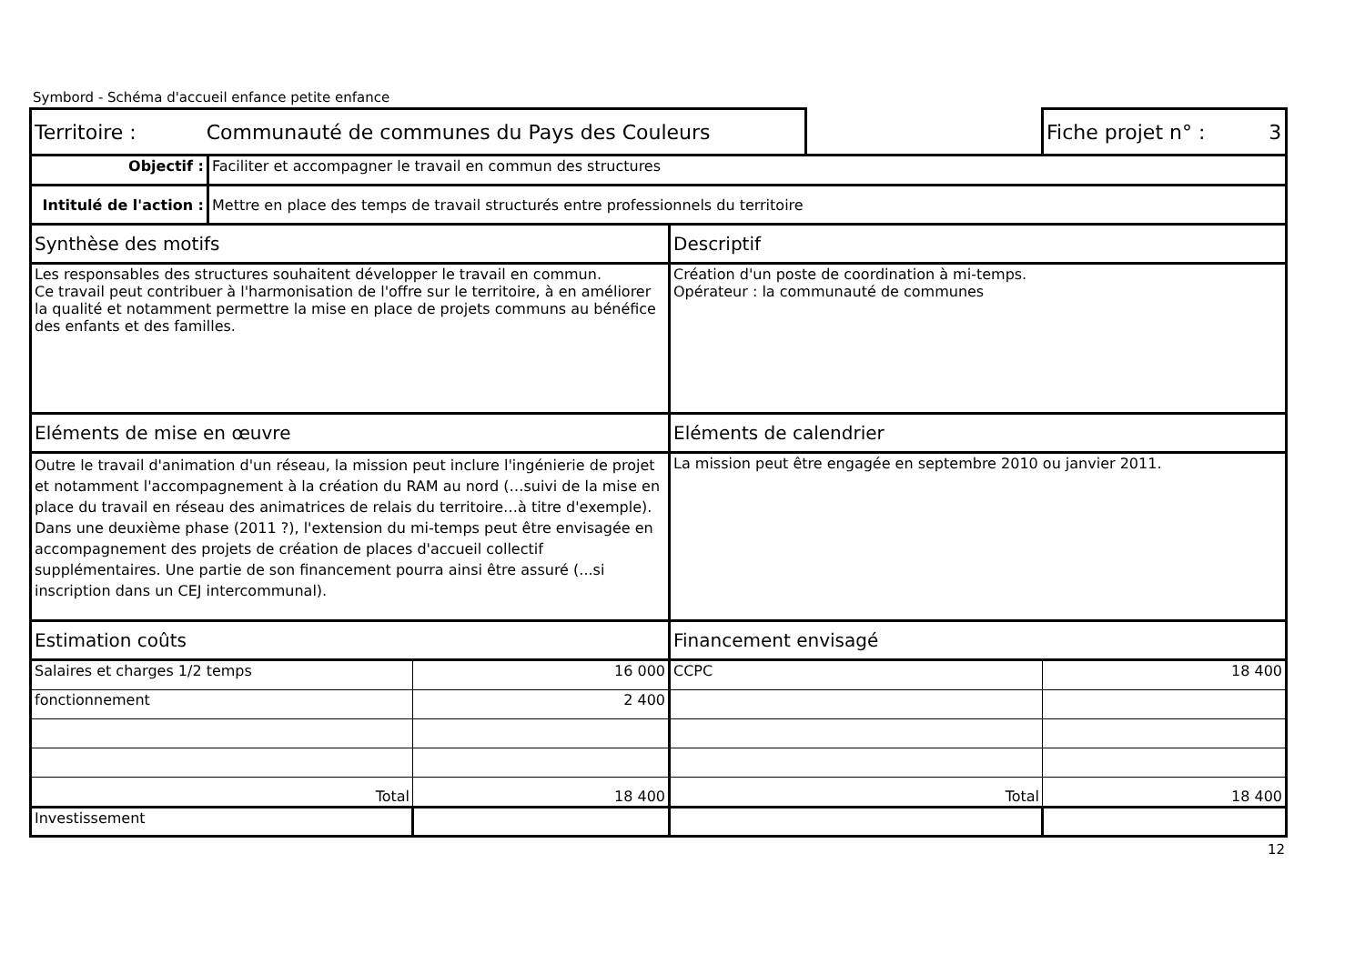Symbord - Schéma d'accueil enfance petite enfance
| Territoire : Communauté de communes du Pays des Couleurs | | | | | | Fiche projet n° : 3 |
| Objectif : | Faciliter et accompagner le travail en commun des structures | | | | | |
| Intitulé de l'action : | Mettre en place des temps de travail structurés entre professionnels du territoire | | | | | |
| Synthèse des motifs | | | Descriptif | | | |
| Les responsables des structures souhaitent développer le travail en commun. Ce travail peut contribuer à l'harmonisation de l'offre sur le territoire, à en améliorer la qualité et notamment permettre la mise en place de projets communs au bénéfice des enfants et des familles. | | | Création d'un poste de coordination à mi-temps. Opérateur : la communauté de communes | | | |
| Eléments de mise en œuvre | | | Eléments de calendrier | | | |
| Outre le travail d'animation d'un réseau, la mission peut inclure l'ingénierie de projet et notamment l'accompagnement à la création du RAM au nord (…suivi de la mise en place du travail en réseau des animatrices de relais du territoire…à titre d'exemple). Dans une deuxième phase (2011 ?), l'extension du mi-temps peut être envisagée en accompagnement des projets de création de places d'accueil collectif supplémentaires. Une partie de son financement pourra ainsi être assuré (...si inscription dans un CEJ intercommunal). | | | La mission peut être engagée en septembre 2010 ou janvier 2011. | | | |
| Estimation coûts | | | Financement envisagé | | | |
| Salaires et charges 1/2 temps | | 16 000 | CCPC | | | 18 400 |
| fonctionnement | | 2 400 | | | | |
| Total | | 18 400 | Total | | | 18 400 |
| Investissement | | | | | | |
12